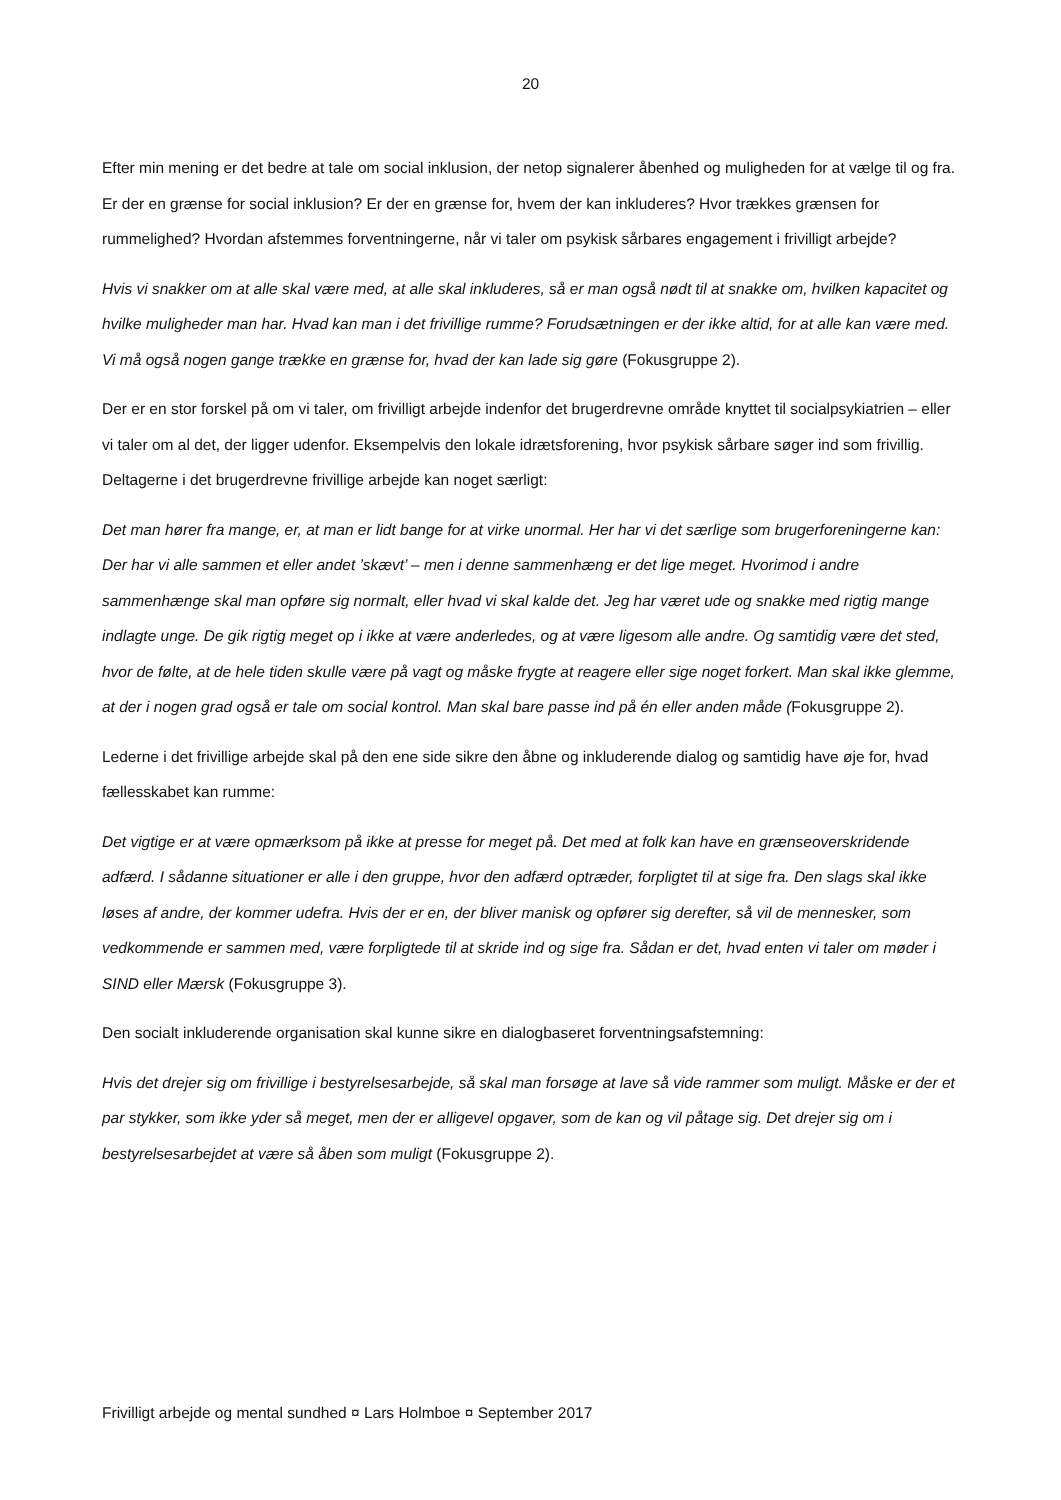20
Efter min mening er det bedre at tale om social inklusion, der netop signalerer åbenhed og muligheden for at vælge til og fra. Er der en grænse for social inklusion? Er der en grænse for, hvem der kan inkluderes? Hvor trækkes grænsen for rummelighed? Hvordan afstemmes forventningerne, når vi taler om psykisk sårbares engagement i frivilligt arbejde?
Hvis vi snakker om at alle skal være med, at alle skal inkluderes, så er man også nødt til at snakke om, hvilken kapacitet og hvilke muligheder man har. Hvad kan man i det frivillige rumme? Forudsætningen er der ikke altid, for at alle kan være med. Vi må også nogen gange trække en grænse for, hvad der kan lade sig gøre (Fokusgruppe 2).
Der er en stor forskel på om vi taler, om frivilligt arbejde indenfor det brugerdrevne område knyttet til socialpsykiatrien – eller vi taler om al det, der ligger udenfor. Eksempelvis den lokale idrætsforening, hvor psykisk sårbare søger ind som frivillig. Deltagerne i det brugerdrevne frivillige arbejde kan noget særligt:
Det man hører fra mange, er, at man er lidt bange for at virke unormal. Her har vi det særlige som brugerforeningerne kan: Der har vi alle sammen et eller andet ’skævt’ – men i denne sammenhæng er det lige meget. Hvorimod i andre sammenhænge skal man opføre sig normalt, eller hvad vi skal kalde det. Jeg har været ude og snakke med rigtig mange indlagte unge. De gik rigtig meget op i ikke at være anderledes, og at være ligesom alle andre. Og samtidig være det sted, hvor de følte, at de hele tiden skulle være på vagt og måske frygte at reagere eller sige noget forkert. Man skal ikke glemme, at der i nogen grad også er tale om social kontrol. Man skal bare passe ind på én eller anden måde (Fokusgruppe 2).
Lederne i det frivillige arbejde skal på den ene side sikre den åbne og inkluderende dialog og samtidig have øje for, hvad fællesskabet kan rumme:
Det vigtige er at være opmærksom på ikke at presse for meget på. Det med at folk kan have en grænseoverskridende adfærd. I sådanne situationer er alle i den gruppe, hvor den adfærd optræder, forpligtet til at sige fra. Den slags skal ikke løses af andre, der kommer udefra. Hvis der er en, der bliver manisk og opfører sig derefter, så vil de mennesker, som vedkommende er sammen med, være forpligtede til at skride ind og sige fra. Sådan er det, hvad enten vi taler om møder i SIND eller Mærsk (Fokusgruppe 3).
Den socialt inkluderende organisation skal kunne sikre en dialogbaseret forventningsafstemning:
Hvis det drejer sig om frivillige i bestyrelsesarbejde, så skal man forsøge at lave så vide rammer som muligt. Måske er der et par stykker, som ikke yder så meget, men der er alligevel opgaver, som de kan og vil påtage sig. Det drejer sig om i bestyrelsesarbejdet at være så åben som muligt (Fokusgruppe 2).
Frivilligt arbejde og mental sundhed ¤ Lars Holmboe ¤ September 2017